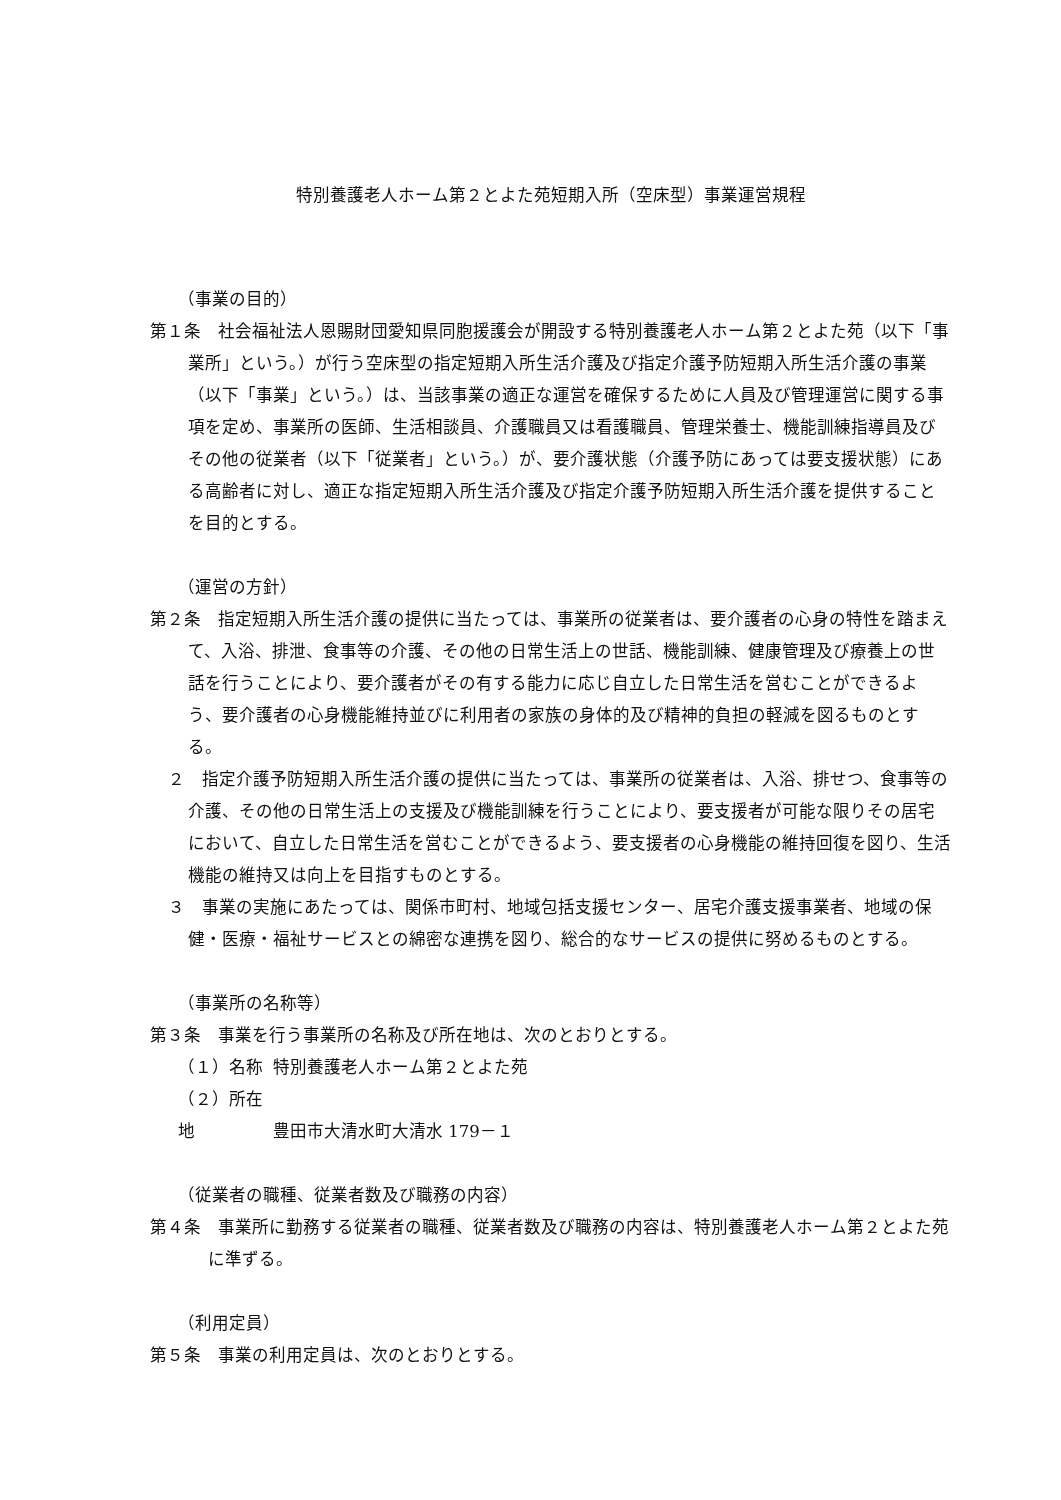特別養護老人ホーム第２とよた苑短期入所（空床型）事業運営規程
（事業の目的）
第１条　社会福祉法人恩賜財団愛知県同胞援護会が開設する特別養護老人ホーム第２とよた苑（以下「事業所」という。）が行う空床型の指定短期入所生活介護及び指定介護予防短期入所生活介護の事業（以下「事業」という。）は、当該事業の適正な運営を確保するために人員及び管理運営に関する事項を定め、事業所の医師、生活相談員、介護職員又は看護職員、管理栄養士、機能訓練指導員及びその他の従業者（以下「従業者」という。）が、要介護状態（介護予防にあっては要支援状態）にある高齢者に対し、適正な指定短期入所生活介護及び指定介護予防短期入所生活介護を提供することを目的とする。
（運営の方針）
第２条　指定短期入所生活介護の提供に当たっては、事業所の従業者は、要介護者の心身の特性を踏まえて、入浴、排泄、食事等の介護、その他の日常生活上の世話、機能訓練、健康管理及び療養上の世話を行うことにより、要介護者がその有する能力に応じ自立した日常生活を営むことができるよう、要介護者の心身機能維持並びに利用者の家族の身体的及び精神的負担の軽減を図るものとする。
２　指定介護予防短期入所生活介護の提供に当たっては、事業所の従業者は、入浴、排せつ、食事等の介護、その他の日常生活上の支援及び機能訓練を行うことにより、要支援者が可能な限りその居宅において、自立した日常生活を営むことができるよう、要支援者の心身機能の維持回復を図り、生活機能の維持又は向上を目指すものとする。
３　事業の実施にあたっては、関係市町村、地域包括支援センター、居宅介護支援事業者、地域の保健・医療・福祉サービスとの綿密な連携を図り、総合的なサービスの提供に努めるものとする。
（事業所の名称等）
第３条　事業を行う事業所の名称及び所在地は、次のとおりとする。
（１）名称 特別養護老人ホーム第２とよた苑
（２）所在地 豊田市大清水町大清水 179－１
（従業者の職種、従業者数及び職務の内容）
第４条　事業所に勤務する従業者の職種、従業者数及び職務の内容は、特別養護老人ホーム第２とよた苑に準ずる。
（利用定員）
第５条　事業の利用定員は、次のとおりとする。